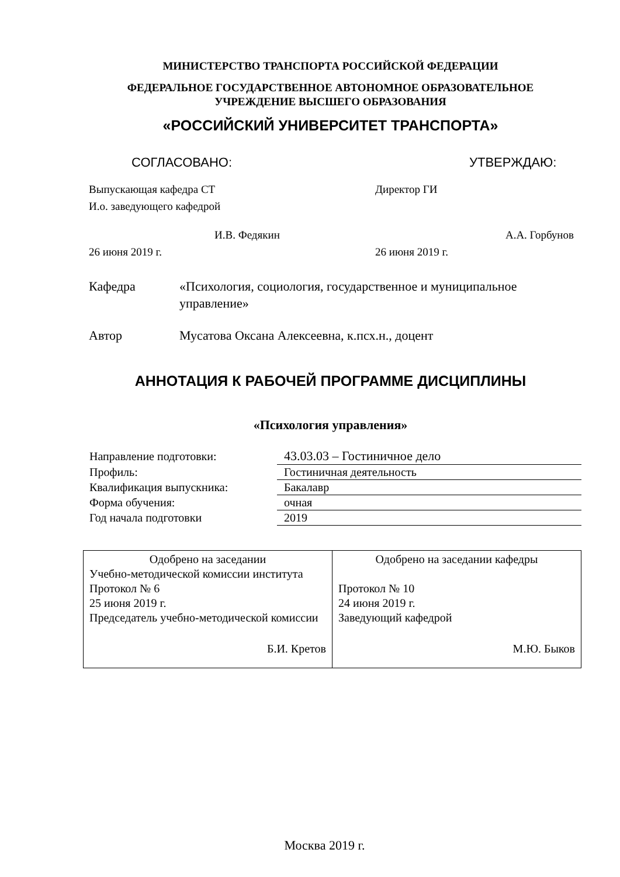МИНИСТЕРСТВО ТРАНСПОРТА РОССИЙСКОЙ ФЕДЕРАЦИИ
ФЕДЕРАЛЬНОЕ ГОСУДАРСТВЕННОЕ АВТОНОМНОЕ ОБРАЗОВАТЕЛЬНОЕ
УЧРЕЖДЕНИЕ ВЫСШЕГО ОБРАЗОВАНИЯ
«РОССИЙСКИЙ УНИВЕРСИТЕТ ТРАНСПОРТА»
СОГЛАСОВАНО: УТВЕРЖДАЮ:
Выпускающая кафедра СТ
И.о. заведующего кафедрой
И.В. Федякин
26 июня 2019 г.
Директор ГИ
А.А. Горбунов
26 июня 2019 г.
Кафедра «Психология, социология, государственное и муниципальное управление»
Автор Мусатова Оксана Алексеевна, к.псх.н., доцент
АННОТАЦИЯ К РАБОЧЕЙ ПРОГРАММЕ ДИСЦИПЛИНЫ
«Психология управления»
| Направление подготовки: | 43.03.03 – Гостиничное дело |
| Профиль: | Гостиничная деятельность |
| Квалификация выпускника: | Бакалавр |
| Форма обучения: | очная |
| Год начала подготовки | 2019 |
| Одобрено на заседании Учебно-методической комиссии института Протокол № 6 25 июня 2019 г. Председатель учебно-методической комиссии Б.И. Кретов | Одобрено на заседании кафедры Протокол № 10 24 июня 2019 г. Заведующий кафедрой М.Ю. Быков |
Москва 2019 г.